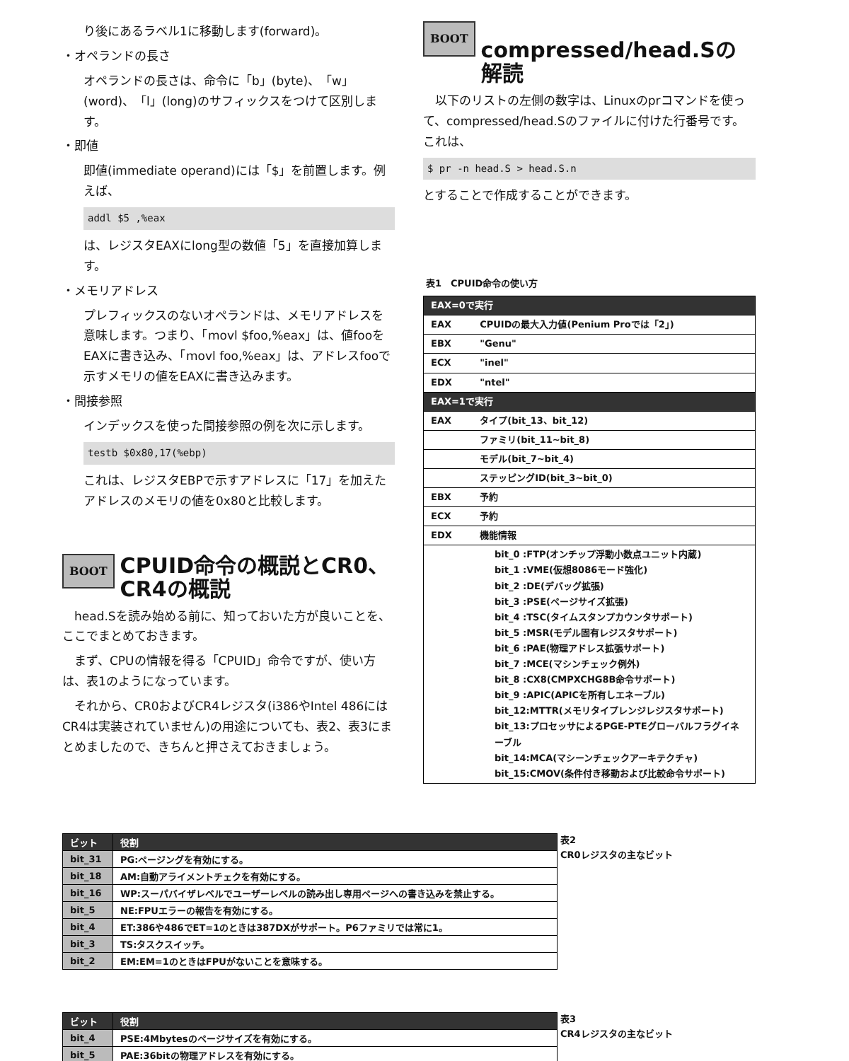り後にあるラベル1に移動します(forward)。
・オペランドの長さ
オペランドの長さは、命令に「b」(byte)、「w」(word)、「l」(long)のサフィックスをつけて区別します。
・即値
即値(immediate operand)には「$」を前置します。例えば、
addl $5 ,%eax
は、レジスタEAXにlong型の数値「5」を直接加算します。
・メモリアドレス
プレフィックスのないオペランドは、メモリアドレスを意味します。つまり、「movl $foo,%eax」は、値fooをEAXに書き込み、「movl foo,%eax」は、アドレスfooで示すメモリの値をEAXに書き込みます。
・間接参照
インデックスを使った間接参照の例を次に示します。
testb $0x80,17(%ebp)
これは、レジスタEBPで示すアドレスに「17」を加えたアドレスのメモリの値を0x80と比較します。
BOOT CPUID命令の概説とCR0、CR4の概説
　head.Sを読み始める前に、知っておいた方が良いことを、ここでまとめておきます。
　まず、CPUの情報を得る「CPUID」命令ですが、使い方は、表1のようになっています。
　それから、CR0およびCR4レジスタ(i386やIntel 486にはCR4は実装されていません)の用途についても、表2、表3にまとめましたので、きちんと押さえておきましょう。
BOOT compressed/head.Sの解読
　以下のリストの左側の数字は、Linuxのprコマンドを使って、compressed/head.Sのファイルに付けた行番号です。これは、
$ pr -n head.S > head.S.n
とすることで作成することができます。
表1　CPUID命令の使い方
| EAX=0で実行 | |
| EAX | CPUIDの最大入力値(Penium Proでは「2」) |
| EBX | "Genu" |
| ECX | "inel" |
| EDX | "ntel" |
| EAX=1で実行 | |
| EAX | タイプ(bit_13、bit_12) |
| | ファミリ(bit_11~bit_8) |
| | モデル(bit_7~bit_4) |
| | ステッピングID(bit_3~bit_0) |
| EBX | 予約 |
| ECX | 予約 |
| EDX | 機能情報 |
| bit_0 :FTP(オンチップ浮動小数点ユニット内蔵) bit_1 :VME(仮想8086モード強化) bit_2 :DE(デバッグ拡張) bit_3 :PSE(ページサイズ拡張) bit_4 :TSC(タイムスタンプカウンタサポート) bit_5 :MSR(モデル固有レジスタサポート) bit_6 :PAE(物理アドレス拡張サポート) bit_7 :MCE(マシンチェック例外) bit_8 :CX8(CMPXCHG8B命令サポート) bit_9 :APIC(APICを所有しエネーブル) bit_12:MTTR(メモリタイプレンジレジスタサポート) bit_13:プロセッサによるPGE-PTEグローバルフラグイネーブル bit_14:MCA(マシーンチェックアーキテクチャ) bit_15:CMOV(条件付き移動および比較命令サポート) | |
| ビット | 役割 |
| --- | --- |
| bit_31 | PG:ページングを有効にする。 |
| bit_18 | AM:自動アライメントチェクを有効にする。 |
| bit_16 | WP:スーパバイザレベルでユーザーレベルの読み出し専用ページへの書き込みを禁止する。 |
| bit_5 | NE:FPUエラーの報告を有効にする。 |
| bit_4 | ET:386や486でET=1のときは387DXがサポート。P6ファミリでは常に1。 |
| bit_3 | TS:タスクスイッチ。 |
| bit_2 | EM:EM=1のときはFPUがないことを意味する。 |
表2
CR0レジスタの主なビット
| ビット | 役割 |
| --- | --- |
| bit_4 | PSE:4Mbytesのページサイズを有効にする。 |
| bit_5 | PAE:36bitの物理アドレスを有効にする。 |
表3
CR4レジスタの主なビット